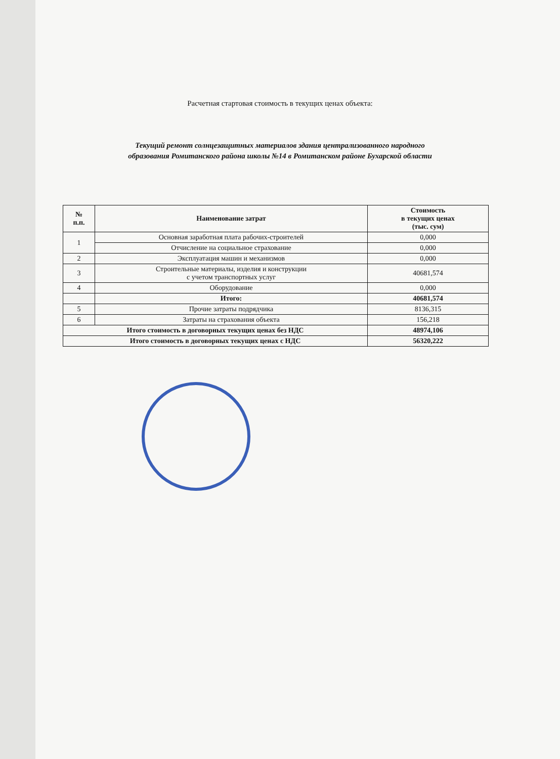Расчетная стартовая стоимость в текущих ценах объекта:
Текущий ремонт солнцезащитных материалов здания централизованного народного
образования Ромитанского района школы №14 в Ромитанском районе Бухарской области
| № п.п. | Наименование затрат | Стоимость в текущих ценах (тыс. сум) |
| --- | --- | --- |
| 1 | Основная заработная плата рабочих-строителей | 0,000 |
| | Отчисление на социальное страхование | 0,000 |
| 2 | Эксплуатация машин и механизмов | 0,000 |
| 3 | Строительные материалы, изделия и конструкции с учетом транспортных услуг | 40681,574 |
| 4 | Оборудование | 0,000 |
| | Итого: | 40681,574 |
| 5 | Прочие затраты подрядчика | 8136,315 |
| 6 | Затраты на страхования объекта | 156,218 |
| Итого стоимость в договорных текущих ценах без НДС | | 48974,106 |
| Итого стоимость в договорных текущих ценах с НДС | | 56320,222 |